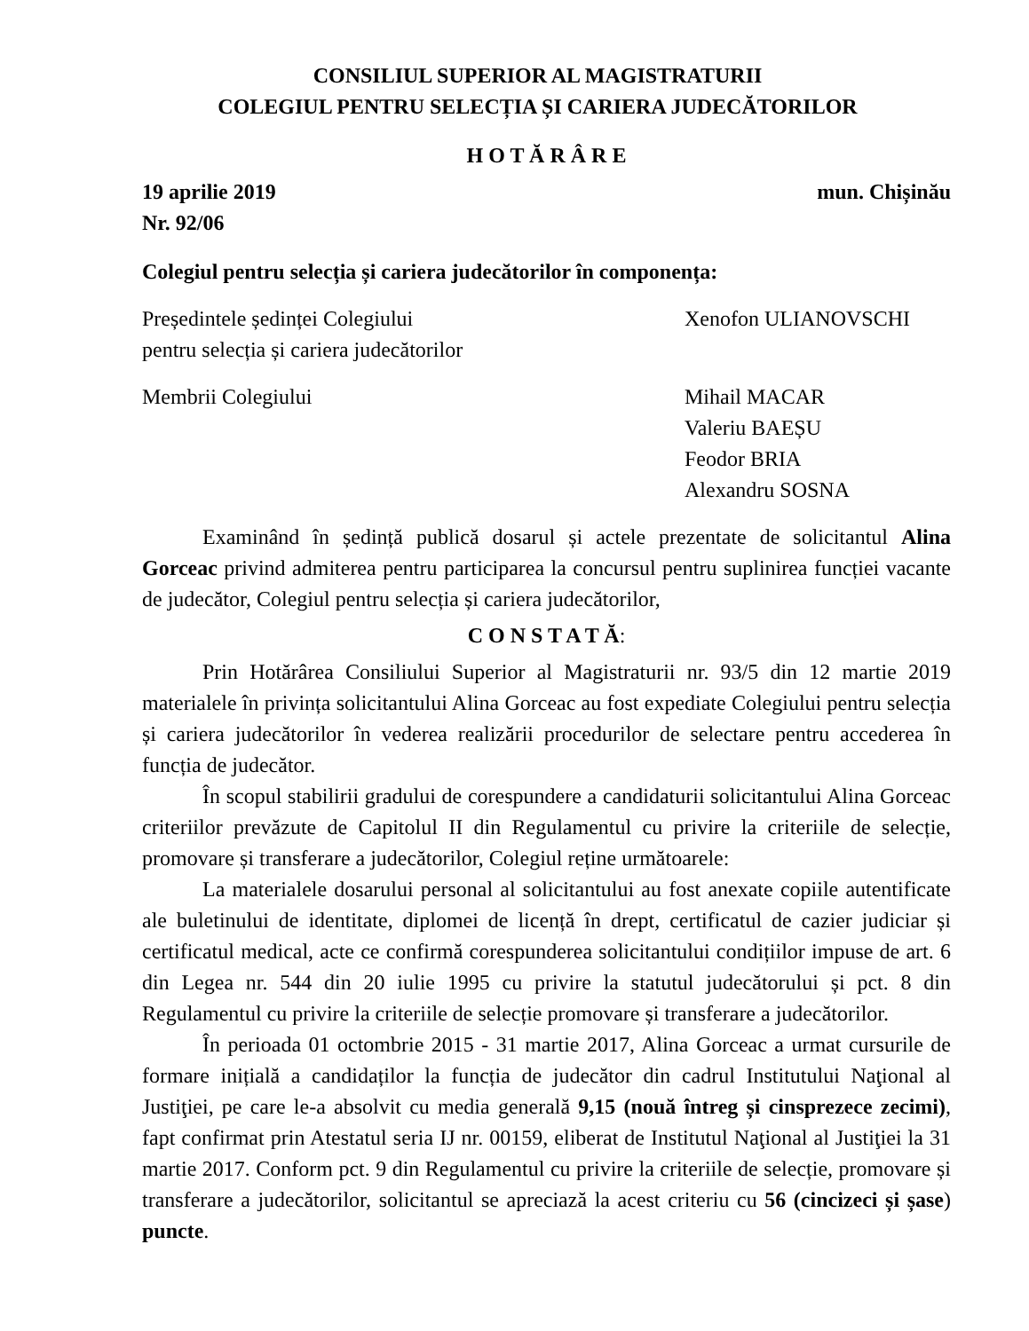CONSILIUL SUPERIOR AL MAGISTRATURII
COLEGIUL PENTRU SELECȚIA ȘI CARIERA JUDECĂTORILOR
H O T Ă R Â R E
19 aprilie 2019 mun. Chișinău
Nr. 92/06
Colegiul pentru selecția și cariera judecătorilor în componența:
Președintele ședinței Colegiului
pentru selecția și cariera judecătorilor Xenofon ULIANOVSCHI
Membrii Colegiului Mihail MACAR
Valeriu BAEȘU
Feodor BRIA
Alexandru SOSNA
Examinând în ședință publică dosarul și actele prezentate de solicitantul Alina Gorceac privind admiterea pentru participarea la concursul pentru suplinirea funcției vacante de judecător, Colegiul pentru selecția și cariera judecătorilor,
C O N S T A T Ă:
Prin Hotărârea Consiliului Superior al Magistraturii nr. 93/5 din 12 martie 2019 materialele în privința solicitantului Alina Gorceac au fost expediate Colegiului pentru selecția și cariera judecătorilor în vederea realizării procedurilor de selectare pentru accederea în funcția de judecător.
În scopul stabilirii gradului de corespundere a candidaturii solicitantului Alina Gorceac criteriilor prevăzute de Capitolul II din Regulamentul cu privire la criteriile de selecție, promovare și transferare a judecătorilor, Colegiul reține următoarele:
La materialele dosarului personal al solicitantului au fost anexate copiile autentificate ale buletinului de identitate, diplomei de licență în drept, certificatul de cazier judiciar și certificatul medical, acte ce confirmă corespunderea solicitantului condițiilor impuse de art. 6 din Legea nr. 544 din 20 iulie 1995 cu privire la statutul judecătorului și pct. 8 din Regulamentul cu privire la criteriile de selecție promovare și transferare a judecătorilor.
În perioada 01 octombrie 2015 - 31 martie 2017, Alina Gorceac a urmat cursurile de formare inițială a candidaților la funcția de judecător din cadrul Institutului Naţional al Justiţiei, pe care le-a absolvit cu media generală 9,15 (nouă întreg și cinsprezece zecimi), fapt confirmat prin Atestatul seria IJ nr. 00159, eliberat de Institutul Naţional al Justiţiei la 31 martie 2017. Conform pct. 9 din Regulamentul cu privire la criteriile de selecție, promovare și transferare a judecătorilor, solicitantul se apreciază la acest criteriu cu 56 (cincizeci și șase) puncte.